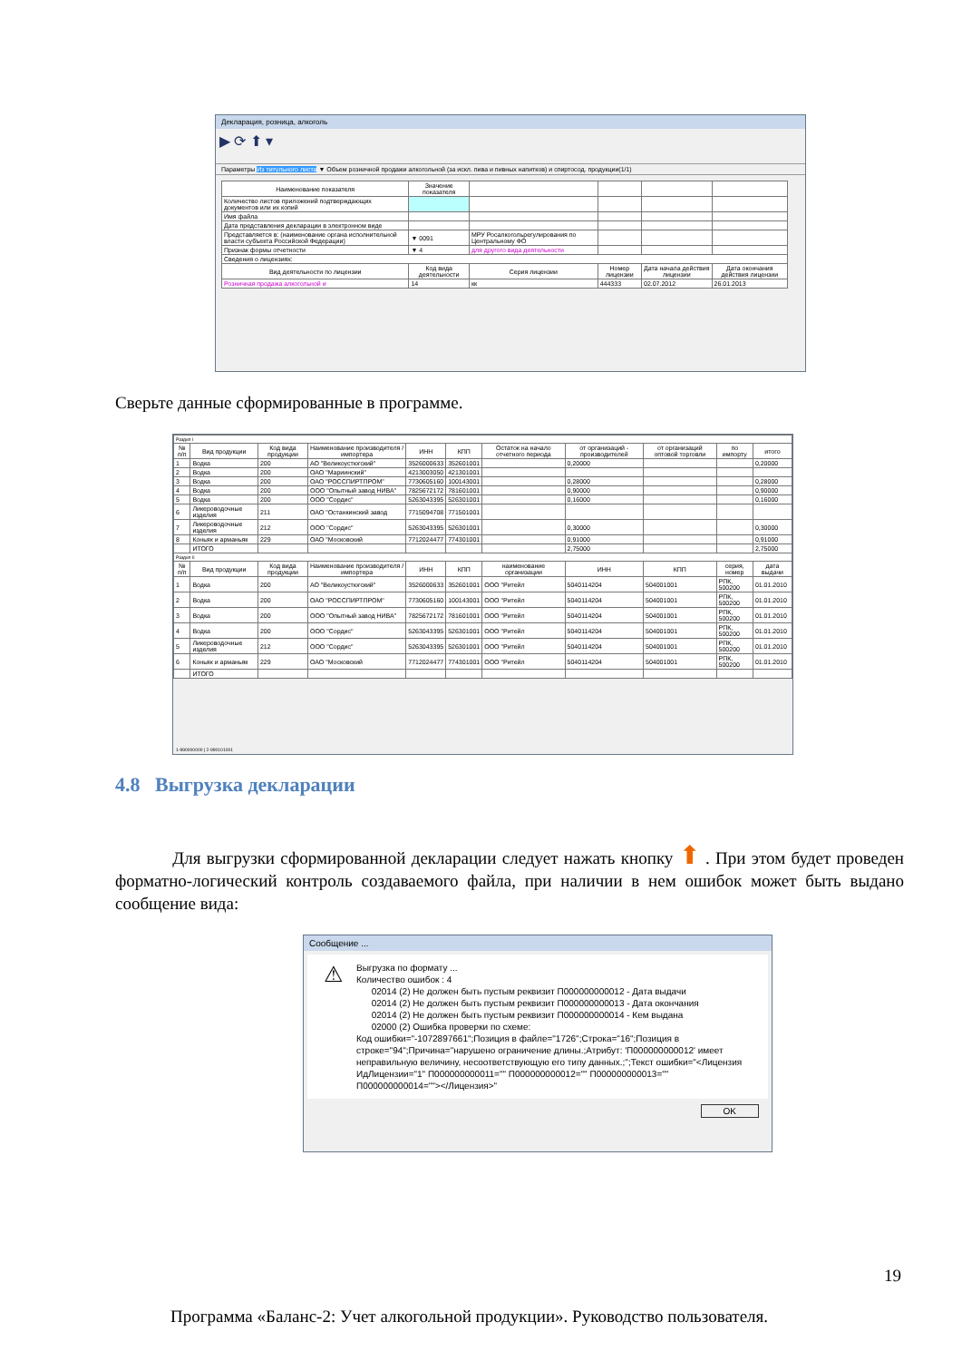Декларация, розница, алкоголь
▶ ⟳ ⬆ ▾
Параметры Из титульного листа ▼ Объем розничной продажи алкогольной (за искл. пива и пивных напитков) и спиртосод. продукции(1/1)
| Наименование показателя | Значение показателя | | | | |
| Количество листов приложений подтверждающих документов или их копий | | | | | |
| Имя файла | | | | | |
| Дата представления декларации в электронном виде | | | | | |
| Представляется в: (наименование органа исполнительной власти субъекта Российской Федерации) | ▼ 0091 | МРУ Росалкогольрегулирования по Центральному ФО | | | |
| Признак формы отчетности | ▼ 4 | для другого вида деятельности | | | |
| Сведения о лицензиях: | | | | | |
| Вид деятельности по лицензии | Код вида деятельности | Серия лицензии | Номер лицензии | Дата начала действия лицензии | Дата окончания действия лицензии |
| Розничная продажа алкогольной и | 14 | кк | 444333 | 02.07.2012 | 26.01.2013 |
Сверьте данные сформированные в программе.
| Раздел I | | | | | | | | | | |
| № п/п | Вид продукции | Код вида продукции | Наименование производителя / импортера | ИНН | КПП | Остаток на начало отчетного периода | от организаций - производителей | от организаций оптовой торговли | по импорту | итого |
| 1 | Водка | 200 | АО "Великоустюгский" | 3526000633 | 352601001 | | 0,20000 | | | 0,20000 |
| 2 | Водка | 200 | ОАО "Мариинский" | 4213003050 | 421301001 | | | | | |
| 3 | Водка | 200 | ОАО "РОССПИРТПРОМ" | 7730605160 | 100143001 | | 0,28000 | | | 0,28000 |
| 4 | Водка | 200 | ООО "Опытный завод НИВА" | 7825672172 | 781601001 | | 0,90000 | | | 0,90000 |
| 5 | Водка | 200 | ООО "Сордис" | 5263043395 | 526301001 | | 0,16000 | | | 0,16000 |
| 6 | Ликероводочные изделия | 211 | ОАО "Останкинский завод | 7715094708 | 771501001 | | | | | |
| 7 | Ликероводочные изделия | 212 | ООО "Сордис" | 5263043395 | 526301001 | | 0,30000 | | | 0,30000 |
| 8 | Коньяк и арманьяк | 229 | ОАО "Московский | 7712024477 | 774301001 | | 0,91000 | | | 0,91000 |
| | ИТОГО | | | | | | 2,75000 | | | 2,75000 |
| Раздел II | | | | | | | | | | |
| № п/п | Вид продукции | Код вида продукции | Наименование производителя / импортера | ИНН | КПП | наименование организации | ИНН | КПП | серия, номер | дата выдачи |
| 1 | Водка | 200 | АО "Великоустюгский" | 3526000633 | 352601001 | ООО "Ритейл | 5040114204 | 504001001 | РПК, 500200 | 01.01.2010 |
| 2 | Водка | 200 | ОАО "РОССПИРТПРОМ" | 7730605160 | 100143001 | ООО "Ритейл | 5040114204 | 504001001 | РПК, 500200 | 01.01.2010 |
| 3 | Водка | 200 | ООО "Опытный завод НИВА" | 7825672172 | 781601001 | ООО "Ритейл | 5040114204 | 504001001 | РПК, 500200 | 01.01.2010 |
| 4 | Водка | 200 | ООО "Сордис" | 5263043395 | 526301001 | ООО "Ритейл | 5040114204 | 504001001 | РПК, 500200 | 01.01.2010 |
| 5 | Ликероводочные изделия | 212 | ООО "Сордис" | 5263043395 | 526301001 | ООО "Ритейл | 5040114204 | 504001001 | РПК, 500200 | 01.01.2010 |
| 6 | Коньяк и арманьяк | 229 | ОАО "Московский | 7712024477 | 774301001 | ООО "Ритейл | 5040114204 | 504001001 | РПК, 500200 | 01.01.2010 |
| | ИТОГО | | | | | | | | | |
1-990000000 | 2-990101001
4.8 Выгрузка декларации
Для выгрузки сформированной декларации следует нажать кнопку ⬆ . При этом будет проведен форматно-логический контроль создаваемого файла, при наличии в нем ошибок может быть выдано сообщение вида:
Сообщение ...
⚠
Выгрузка по формату ...
Количество ошибок : 4
02014 (2) Не должен быть пустым реквизит П000000000012 - Дата выдачи
02014 (2) Не должен быть пустым реквизит П000000000013 - Дата окончания
02014 (2) Не должен быть пустым реквизит П000000000014 - Кем выдана
02000 (2) Ошибка проверки по схеме:
Код ошибки="-1072897661";Позиция в файле="1726";Строка="16";Позиция в строке="94";Причина="нарушено ограничение длины.;Атрибут: 'П000000000012' имеет неправильную величину, несоответствующую его типу данных.;";Текст ошибки="<Лицензия ИдЛицензии="1" П000000000011="" П000000000012="" П000000000013="" П000000000014=""></Лицензия>"
OK
19
Программа «Баланс-2: Учет алкогольной продукции». Руководство пользователя.